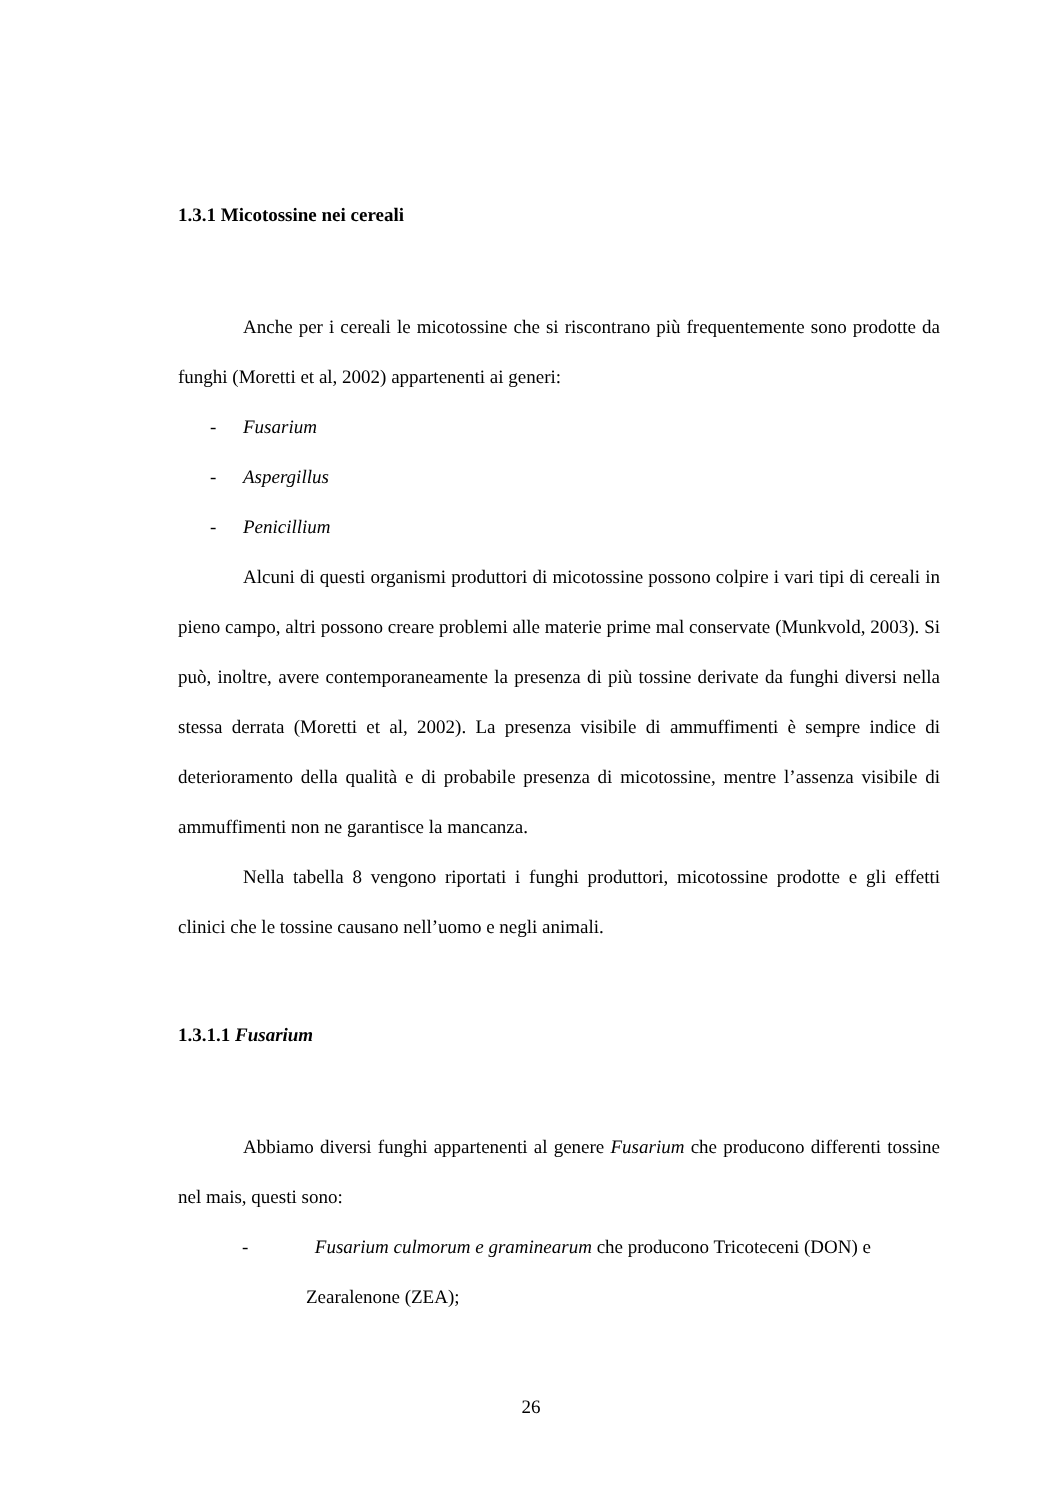1.3.1 Micotossine nei cereali
Anche per i cereali le micotossine che si riscontrano più frequentemente sono prodotte da funghi (Moretti et al, 2002) appartenenti ai generi:
- Fusarium
- Aspergillus
- Penicillium
Alcuni di questi organismi produttori di micotossine possono colpire i vari tipi di cereali in pieno campo, altri possono creare problemi alle materie prime mal conservate (Munkvold, 2003). Si può, inoltre, avere contemporaneamente la presenza di più tossine derivate da funghi diversi nella stessa derrata (Moretti et al, 2002). La presenza visibile di ammuffimenti è sempre indice di deterioramento della qualità e di probabile presenza di micotossine, mentre l’assenza visibile di ammuffimenti non ne garantisce la mancanza.
Nella tabella 8 vengono riportati i funghi produttori, micotossine prodotte e gli effetti clinici che le tossine causano nell’uomo e negli animali.
1.3.1.1 Fusarium
Abbiamo diversi funghi appartenenti al genere Fusarium che producono differenti tossine nel mais, questi sono:
- Fusarium culmorum e graminearum che producono Tricoteceni (DON) e Zearalenone (ZEA);
26